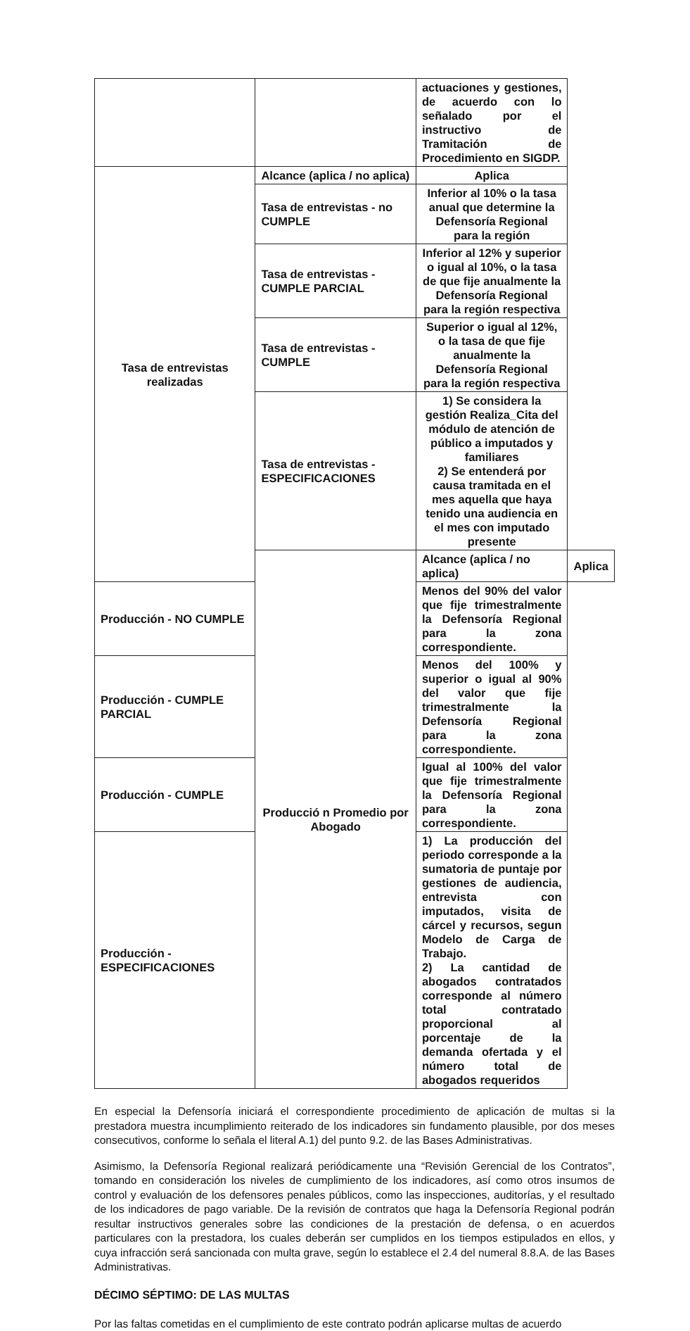| | | actuaciones y gestiones, de acuerdo con lo señalado por el instructivo de Tramitación de Procedimiento en SIGDP. | |
| Tasa de entrevistas realizadas | Alcance (aplica / no aplica) | Aplica | |
| | Tasa de entrevistas - no CUMPLE | Inferior al 10% o la tasa anual que determine la Defensoría Regional para la región | |
| | Tasa de entrevistas - CUMPLE PARCIAL | Inferior al 12% y superior o igual al 10%, o la tasa de que fije anualmente la Defensoría Regional para la región respectiva | |
| | Tasa de entrevistas - CUMPLE | Superior o igual al 12%, o la tasa de que fije anualmente la Defensoría Regional para la región respectiva | |
| | Tasa de entrevistas - ESPECIFICACIONES | 1) Se considera la gestión Realiza_Cita del módulo de atención de público a imputados y familiares 2) Se entenderá por causa tramitada en el mes aquella que haya tenido una audiencia en el mes con imputado presente | |
| | Producció n Promedio por Abogado | Alcance (aplica / no aplica) | Aplica |
| Producción - NO CUMPLE | | Menos del 90% del valor que fije trimestralmente la Defensoría Regional para la zona correspondiente. | |
| Producción - CUMPLE PARCIAL | | Menos del 100% y superior o igual al 90% del valor que fije trimestralmente la Defensoría Regional para la zona correspondiente. | |
| Producción - CUMPLE | | Igual al 100% del valor que fije trimestralmente la Defensoría Regional para la zona correspondiente. | |
| Producción - ESPECIFICACIONES | | 1) La producción del periodo corresponde a la sumatoria de puntaje por gestiones de audiencia, entrevista con imputados, visita de cárcel y recursos, segun Modelo de Carga de Trabajo. 2) La cantidad de abogados contratados corresponde al número total contratado proporcional al porcentaje de la demanda ofertada y el número total de abogados requeridos | |
En especial la Defensoría iniciará el correspondiente procedimiento de aplicación de multas si la prestadora muestra incumplimiento reiterado de los indicadores sin fundamento plausible, por dos meses consecutivos, conforme lo señala el literal A.1) del punto 9.2. de las Bases Administrativas.
Asimismo, la Defensoría Regional realizará periódicamente una “Revisión Gerencial de los Contratos”, tomando en consideración los niveles de cumplimiento de los indicadores, así como otros insumos de control y evaluación de los defensores penales públicos, como las inspecciones, auditorías, y el resultado de los indicadores de pago variable. De la revisión de contratos que haga la Defensoría Regional podrán resultar instructivos generales sobre las condiciones de la prestación de defensa, o en acuerdos particulares con la prestadora, los cuales deberán ser cumplidos en los tiempos estipulados en ellos, y cuya infracción será sancionada con multa grave, según lo establece el 2.4 del numeral 8.8.A. de las Bases Administrativas.
DÉCIMO SÉPTIMO: DE LAS MULTAS
Por las faltas cometidas en el cumplimiento de este contrato podrán aplicarse multas de acuerdo